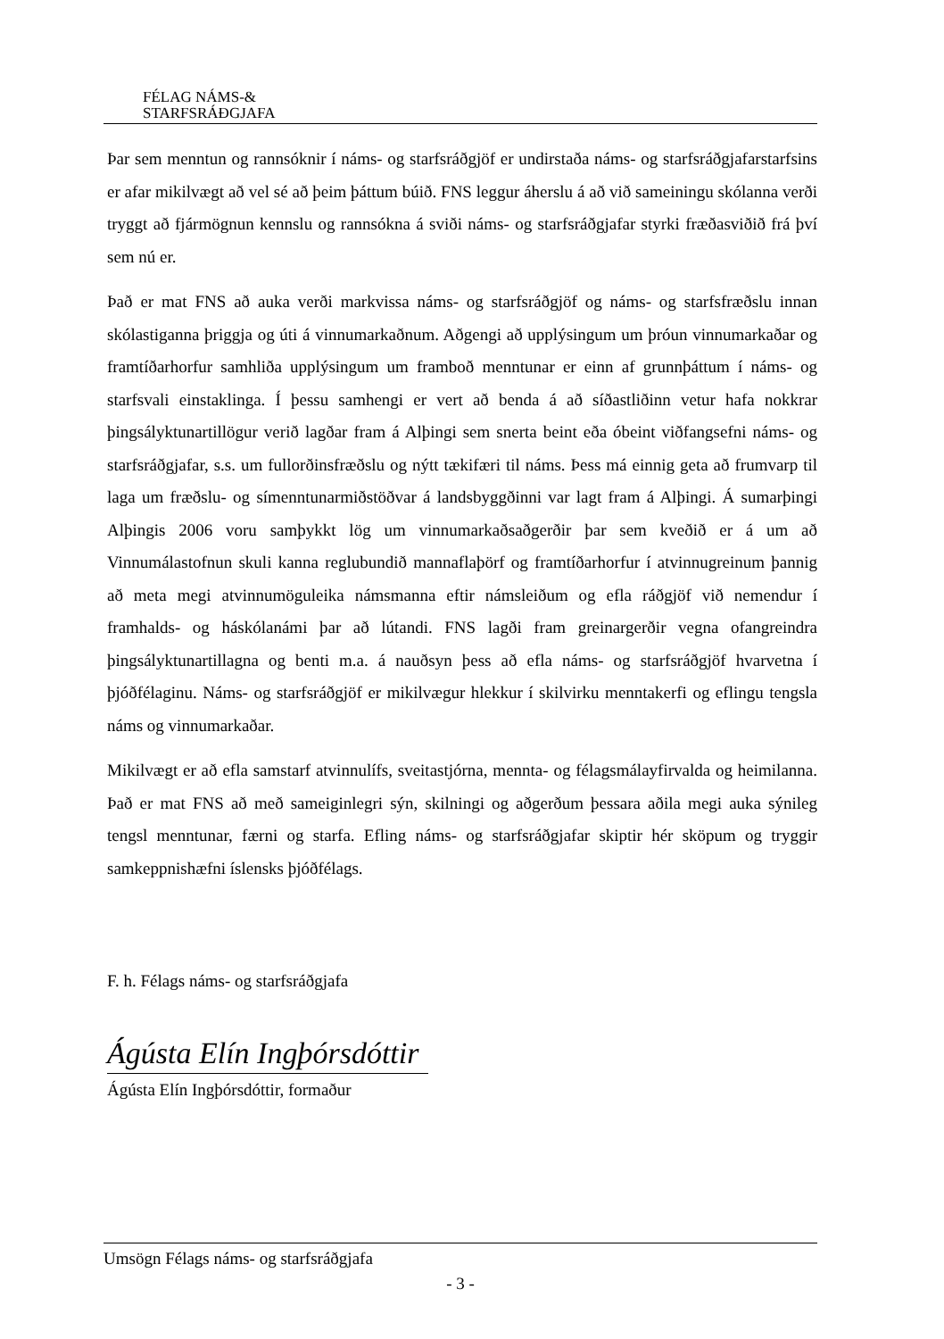FÉLAG NÁMS-&
STARFSRÁÐGJAFA
Þar sem menntun og rannsóknir í náms- og starfsráðgjöf er undirstaða náms- og starfsráðgjafarstarfsins er afar mikilvægt að vel sé að þeim þáttum búið. FNS leggur áherslu á að við sameiningu skólanna verði tryggt að fjármögnun kennslu og rannsókna á sviði náms- og starfsráðgjafar styrki fræðasviðið frá því sem nú er.
Það er mat FNS að auka verði markvissa náms- og starfsráðgjöf og náms- og starfsfræðslu innan skólastiganna þriggja og úti á vinnumarkaðnum. Aðgengi að upplýsingum um þróun vinnumarkaðar og framtíðarhorfur samhliða upplýsingum um framboð menntunar er einn af grunnþáttum í náms- og starfsvali einstaklinga. Í þessu samhengi er vert að benda á að síðastliðinn vetur hafa nokkrar þingsályktunartillögur verið lagðar fram á Alþingi sem snerta beint eða óbeint viðfangsefni náms- og starfsráðgjafar, s.s. um fullorðinsfræðslu og nýtt tækifæri til náms. Þess má einnig geta að frumvarp til laga um fræðslu- og símenntunarmiðstöðvar á landsbyggðinni var lagt fram á Alþingi. Á sumarþingi Alþingis 2006 voru samþykkt lög um vinnumarkaðsaðgerðir þar sem kveðið er á um að Vinnumálastofnun skuli kanna reglubundið mannaflaþörf og framtíðarhorfur í atvinnugreinum þannig að meta megi atvinnumöguleika námsmanna eftir námsleiðum og efla ráðgjöf við nemendur í framhalds- og háskólanámi þar að lútandi. FNS lagði fram greinargerðir vegna ofangreindra þingsályktunartillagna og benti m.a. á nauðsyn þess að efla náms- og starfsráðgjöf hvarvetna í þjóðfélaginu. Náms- og starfsráðgjöf er mikilvægur hlekkur í skilvirku menntakerfi og eflingu tengsla náms og vinnumarkaðar.
Mikilvægt er að efla samstarf atvinnulífs, sveitastjórna, mennta- og félagsmálayfirvalda og heimilanna. Það er mat FNS að með sameiginlegri sýn, skilningi og aðgerðum þessara aðila megi auka sýnileg tengsl menntunar, færni og starfa. Efling náms- og starfsráðgjafar skiptir hér sköpum og tryggir samkeppnishæfni íslensks þjóðfélags.
F. h. Félags náms- og starfsráðgjafa
Ágústa Elín Ingþórsdóttir
Ágústa Elín Ingþórsdóttir, formaður
Umsögn Félags náms- og starfsráðgjafa
- 3 -